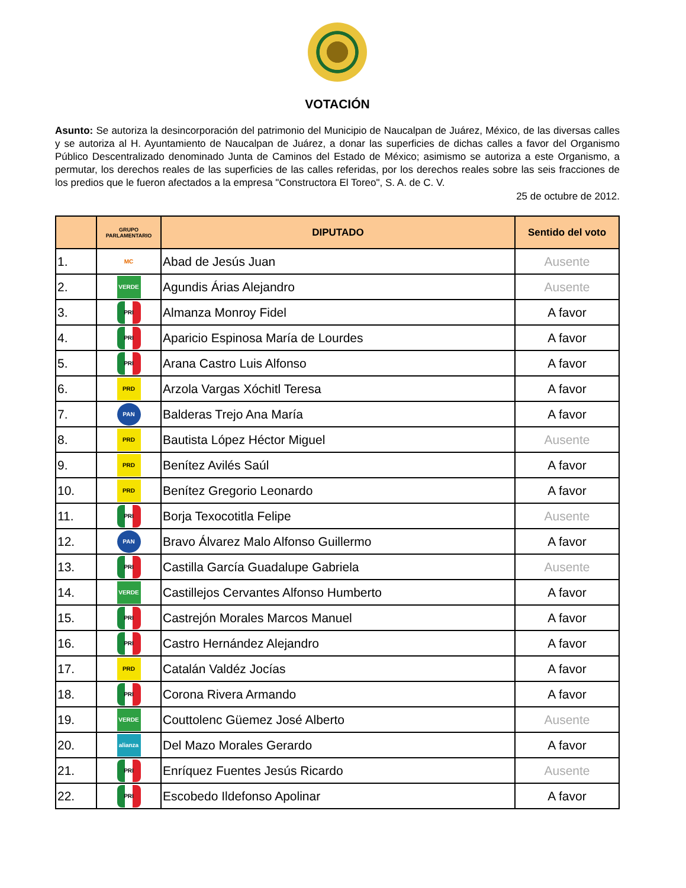VOTACIÓN
Asunto: Se autoriza la desincorporación del patrimonio del Municipio de Naucalpan de Juárez, México, de las diversas calles y se autoriza al H. Ayuntamiento de Naucalpan de Juárez, a donar las superficies de dichas calles a favor del Organismo Público Descentralizado denominado Junta de Caminos del Estado de México; asimismo se autoriza a este Organismo, a permutar, los derechos reales de las superficies de las calles referidas, por los derechos reales sobre las seis fracciones de los predios que le fueron afectados a la empresa "Constructora El Toreo", S. A. de C. V.
25 de octubre de 2012.
| | GRUPO PARLAMENTARIO | DIPUTADO | Sentido del voto |
| --- | --- | --- | --- |
| 1. | MC | Abad de Jesús Juan | Ausente |
| 2. | VERDE | Agundis Árias Alejandro | Ausente |
| 3. | PRI | Almanza Monroy Fidel | A favor |
| 4. | PRI | Aparicio Espinosa María de Lourdes | A favor |
| 5. | PRI | Arana Castro Luis Alfonso | A favor |
| 6. | PRD | Arzola Vargas Xóchitl Teresa | A favor |
| 7. | PAN | Balderas Trejo Ana María | A favor |
| 8. | PRD | Bautista López Héctor Miguel | Ausente |
| 9. | PRD | Benítez Avilés Saúl | A favor |
| 10. | PRD | Benítez Gregorio Leonardo | A favor |
| 11. | PRI | Borja Texocotitla Felipe | Ausente |
| 12. | PAN | Bravo Álvarez Malo Alfonso Guillermo | A favor |
| 13. | PRI | Castilla García Guadalupe Gabriela | Ausente |
| 14. | VERDE | Castillejos Cervantes Alfonso Humberto | A favor |
| 15. | PRI | Castrejón Morales Marcos Manuel | A favor |
| 16. | PRI | Castro Hernández Alejandro | A favor |
| 17. | PRD | Catalán Valdéz Jocías | A favor |
| 18. | PRI | Corona Rivera Armando | A favor |
| 19. | VERDE | Couttolenc Güemez José Alberto | Ausente |
| 20. | alianza | Del Mazo Morales Gerardo | A favor |
| 21. | PRI | Enríquez Fuentes Jesús Ricardo | Ausente |
| 22. | PRI | Escobedo Ildefonso Apolinar | A favor |